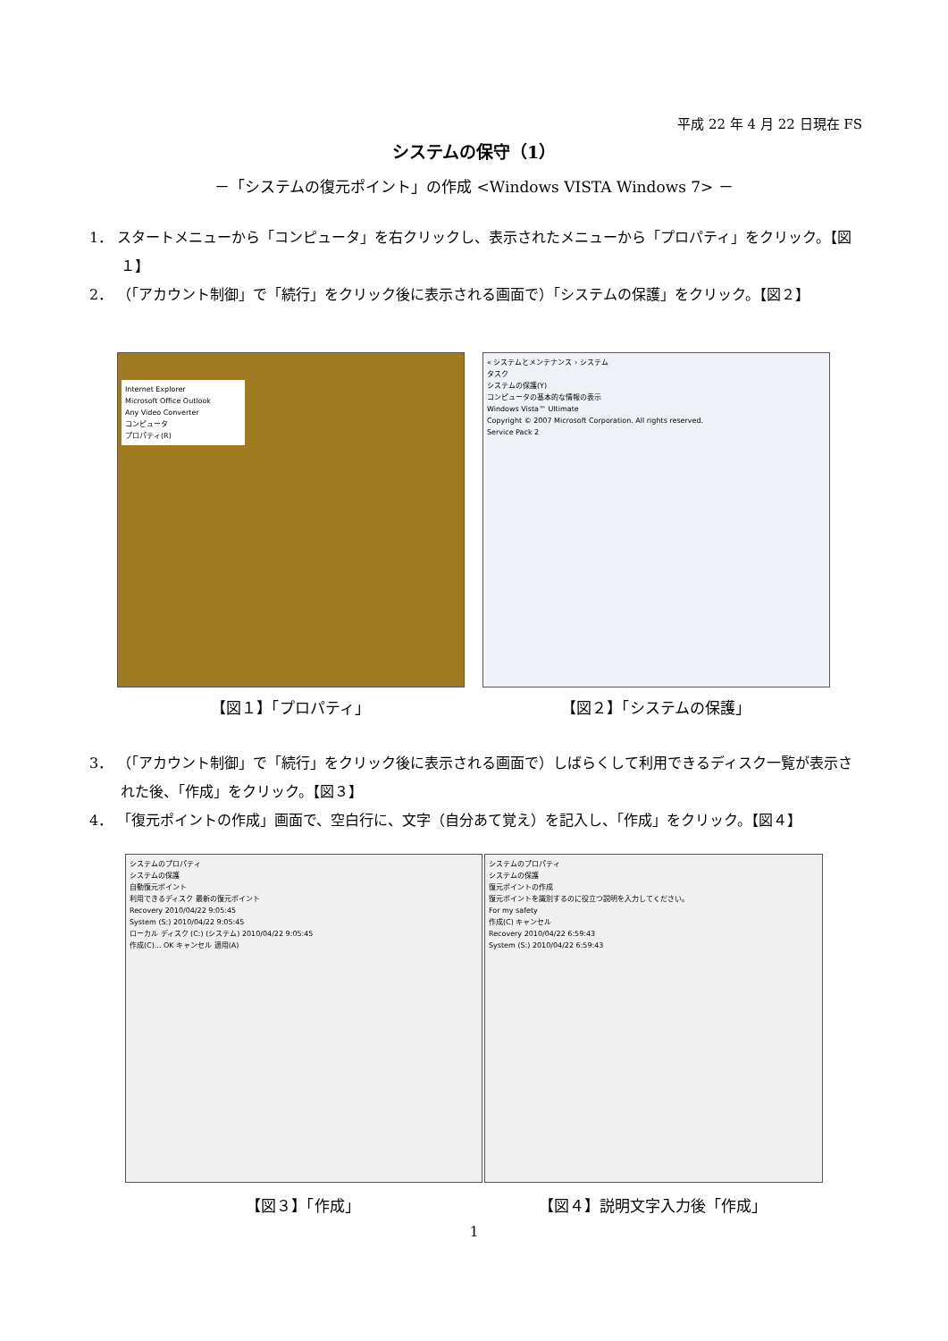平成 22 年 4 月 22 日現在 FS
システムの保守（1）
－「システムの復元ポイント」の作成 <Windows VISTA Windows 7> －
1． スタートメニューから「コンピュータ」を右クリックし、表示されたメニューから「プロパティ」をクリック。【図１】
2． （「アカウント制御」で「続行」をクリック後に表示される画面で）「システムの保護」をクリック。【図２】
Internet Explorer
Microsoft Office Outlook
Any Video Converter
コンピュータ
プロパティ(R)
« システムとメンテナンス › システム
タスク
システムの保護(Y)
コンピュータの基本的な情報の表示
Windows Vista™ Ultimate
Copyright © 2007 Microsoft Corporation. All rights reserved.
Service Pack 2
【図１】「プロパティ」 【図２】「システムの保護」
3． （「アカウント制御」で「続行」をクリック後に表示される画面で）しばらくして利用できるディスク一覧が表示された後、「作成」をクリック。【図３】
4． 「復元ポイントの作成」画面で、空白行に、文字（自分あて覚え）を記入し、「作成」をクリック。【図４】
システムのプロパティ
システムの保護
自動復元ポイント
利用できるディスク 最新の復元ポイント
Recovery 2010/04/22 9:05:45
System (S:) 2010/04/22 9:05:45
ローカル ディスク (C:) (システム) 2010/04/22 9:05:45
作成(C)... OK キャンセル 適用(A)
システムのプロパティ
システムの保護
復元ポイントの作成
復元ポイントを識別するのに役立つ説明を入力してください。
For my safety
作成(C) キャンセル
Recovery 2010/04/22 6:59:43
System (S:) 2010/04/22 6:59:43
【図３】「作成」 【図４】説明文字入力後「作成」
1